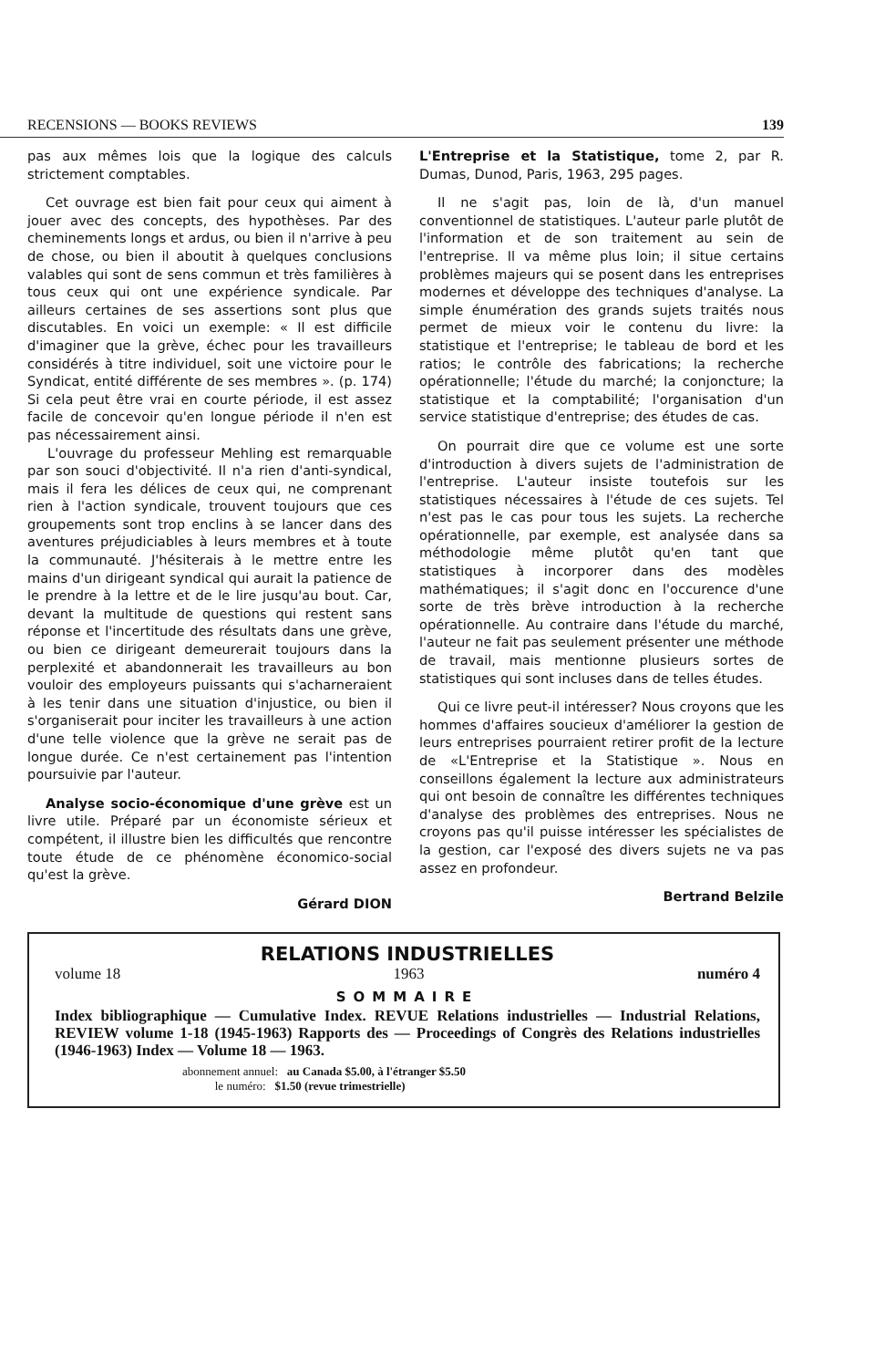RECENSIONS — BOOKS REVIEWS 139
pas aux mêmes lois que la logique des calculs strictement comptables.
Cet ouvrage est bien fait pour ceux qui aiment à jouer avec des concepts, des hypothèses. Par des cheminements longs et ardus, ou bien il n'arrive à peu de chose, ou bien il aboutit à quelques conclusions valables qui sont de sens commun et très familières à tous ceux qui ont une expérience syndicale. Par ailleurs certaines de ses assertions sont plus que discutables. En voici un exemple: « Il est difficile d'imaginer que la grève, échec pour les travailleurs considérés à titre individuel, soit une victoire pour le Syndicat, entité différente de ses membres ». (p. 174) Si cela peut être vrai en courte période, il est assez facile de concevoir qu'en longue période il n'en est pas nécessairement ainsi.
L'ouvrage du professeur Mehling est remarquable par son souci d'objectivité. Il n'a rien d'anti-syndical, mais il fera les délices de ceux qui, ne comprenant rien à l'action syndicale, trouvent toujours que ces groupements sont trop enclins à se lancer dans des aventures préjudiciables à leurs membres et à toute la communauté. J'hésiterais à le mettre entre les mains d'un dirigeant syndical qui aurait la patience de le prendre à la lettre et de le lire jusqu'au bout. Car, devant la multitude de questions qui restent sans réponse et l'incertitude des résultats dans une grève, ou bien ce dirigeant demeurerait toujours dans la perplexité et abandonnerait les travailleurs au bon vouloir des employeurs puissants qui s'acharneraient à les tenir dans une situation d'injustice, ou bien il s'organiserait pour inciter les travailleurs à une action d'une telle violence que la grève ne serait pas de longue durée. Ce n'est certainement pas l'intention poursuivie par l'auteur.
Analyse socio-économique d'une grève est un livre utile. Préparé par un économiste sérieux et compétent, il illustre bien les difficultés que rencontre toute étude de ce phénomène économico-social qu'est la grève.
Gérard DION
L'Entreprise et la Statistique, tome 2, par R. Dumas, Dunod, Paris, 1963, 295 pages.
Il ne s'agit pas, loin de là, d'un manuel conventionnel de statistiques. L'auteur parle plutôt de l'information et de son traitement au sein de l'entreprise. Il va même plus loin; il situe certains problèmes majeurs qui se posent dans les entreprises modernes et développe des techniques d'analyse. La simple énumération des grands sujets traités nous permet de mieux voir le contenu du livre: la statistique et l'entreprise; le tableau de bord et les ratios; le contrôle des fabrications; la recherche opérationnelle; l'étude du marché; la conjoncture; la statistique et la comptabilité; l'organisation d'un service statistique d'entreprise; des études de cas.
On pourrait dire que ce volume est une sorte d'introduction à divers sujets de l'administration de l'entreprise. L'auteur insiste toutefois sur les statistiques nécessaires à l'étude de ces sujets. Tel n'est pas le cas pour tous les sujets. La recherche opérationnelle, par exemple, est analysée dans sa méthodologie même plutôt qu'en tant que statistiques à incorporer dans des modèles mathématiques; il s'agit donc en l'occurence d'une sorte de très brève introduction à la recherche opérationnelle. Au contraire dans l'étude du marché, l'auteur ne fait pas seulement présenter une méthode de travail, mais mentionne plusieurs sortes de statistiques qui sont incluses dans de telles études.
Qui ce livre peut-il intéresser? Nous croyons que les hommes d'affaires soucieux d'améliorer la gestion de leurs entreprises pourraient retirer profit de la lecture de «L'Entreprise et la Statistique ». Nous en conseillons également la lecture aux administrateurs qui ont besoin de connaître les différentes techniques d'analyse des problèmes des entreprises. Nous ne croyons pas qu'il puisse intéresser les spécialistes de la gestion, car l'exposé des divers sujets ne va pas assez en profondeur.
Bertrand Belzile
RELATIONS INDUSTRIELLES
volume 18 1963 numéro 4
SOMMAIRE
Index bibliographique — Cumulative Index. REVUE Relations industrielles — Industrial Relations, REVIEW volume 1-18 (1945-1963) Rapports des — Proceedings of Congrès des Relations industrielles (1946-1963) Index — Volume 18 — 1963.
abonnement annuel: au Canada $5.00, à l'étranger $5.50
le numéro: $1.50 (revue trimestrielle)